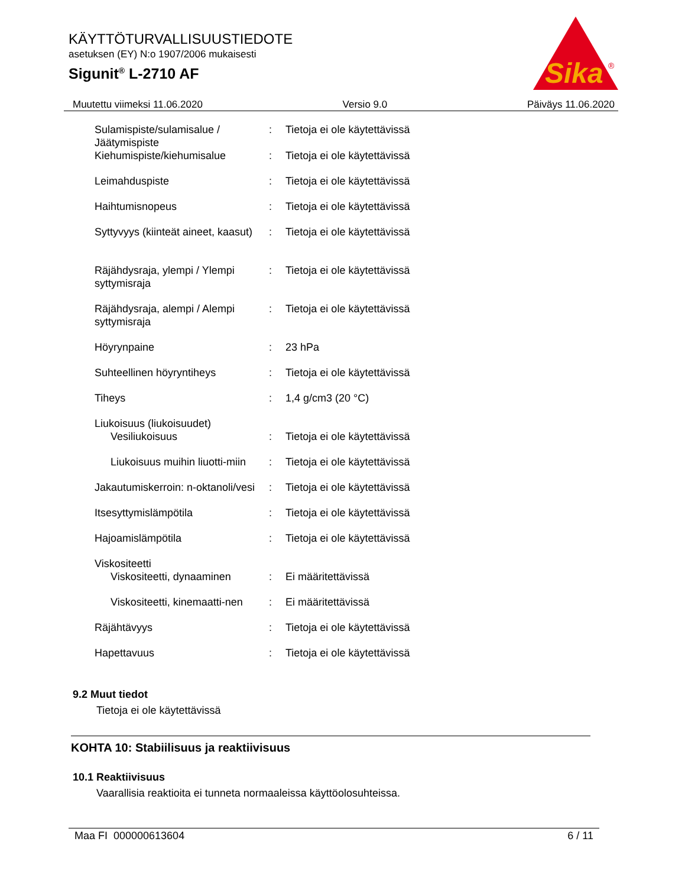Sika
®
KÄYTTÖTURVALLISUUSTIEDOTE
asetuksen (EY) N:o 1907/2006 mukaisesti
Sigunit<sup>®</sup> L-2710 AF
Muutettu viimeksi 11.06.2020 Versio 9.0 Päiväys 11.06.2020
| Sulamispiste/sulamisalue / Jäätymispiste | : | Tietoja ei ole käytettävissä |
| Kiehumispiste/kiehumisalue | : | Tietoja ei ole käytettävissä |
| Leimahduspiste | : | Tietoja ei ole käytettävissä |
| Haihtumisnopeus | : | Tietoja ei ole käytettävissä |
| Syttyvyys (kiinteät aineet, kaasut) | : | Tietoja ei ole käytettävissä |
| Räjähdysraja, ylempi / Ylempi syttymisraja | : | Tietoja ei ole käytettävissä |
| Räjähdysraja, alempi / Alempi syttymisraja | : | Tietoja ei ole käytettävissä |
| Höyrynpaine | : | 23 hPa |
| Suhteellinen höyryntiheys | : | Tietoja ei ole käytettävissä |
| Tiheys | : | 1,4 g/cm3 (20 °C) |
| Liukoisuus (liukoisuudet) | | |
| Vesiliukoisuus | : | Tietoja ei ole käytettävissä |
| Liukoisuus muihin liuotti-miin | : | Tietoja ei ole käytettävissä |
| Jakautumiskerroin: n-oktanoli/vesi | : | Tietoja ei ole käytettävissä |
| Itsesyttymislämpötila | : | Tietoja ei ole käytettävissä |
| Hajoamislämpötila | : | Tietoja ei ole käytettävissä |
| Viskositeetti | | |
| Viskositeetti, dynaaminen | : | Ei määritettävissä |
| Viskositeetti, kinemaatti-nen | : | Ei määritettävissä |
| Räjähtävyys | : | Tietoja ei ole käytettävissä |
| Hapettavuus | : | Tietoja ei ole käytettävissä |
9.2 Muut tiedot
Tietoja ei ole käytettävissä
KOHTA 10: Stabiilisuus ja reaktiivisuus
10.1 Reaktiivisuus
Vaarallisia reaktioita ei tunneta normaaleissa käyttöolosuhteissa.
Maa FI 000000613604 6 / 11